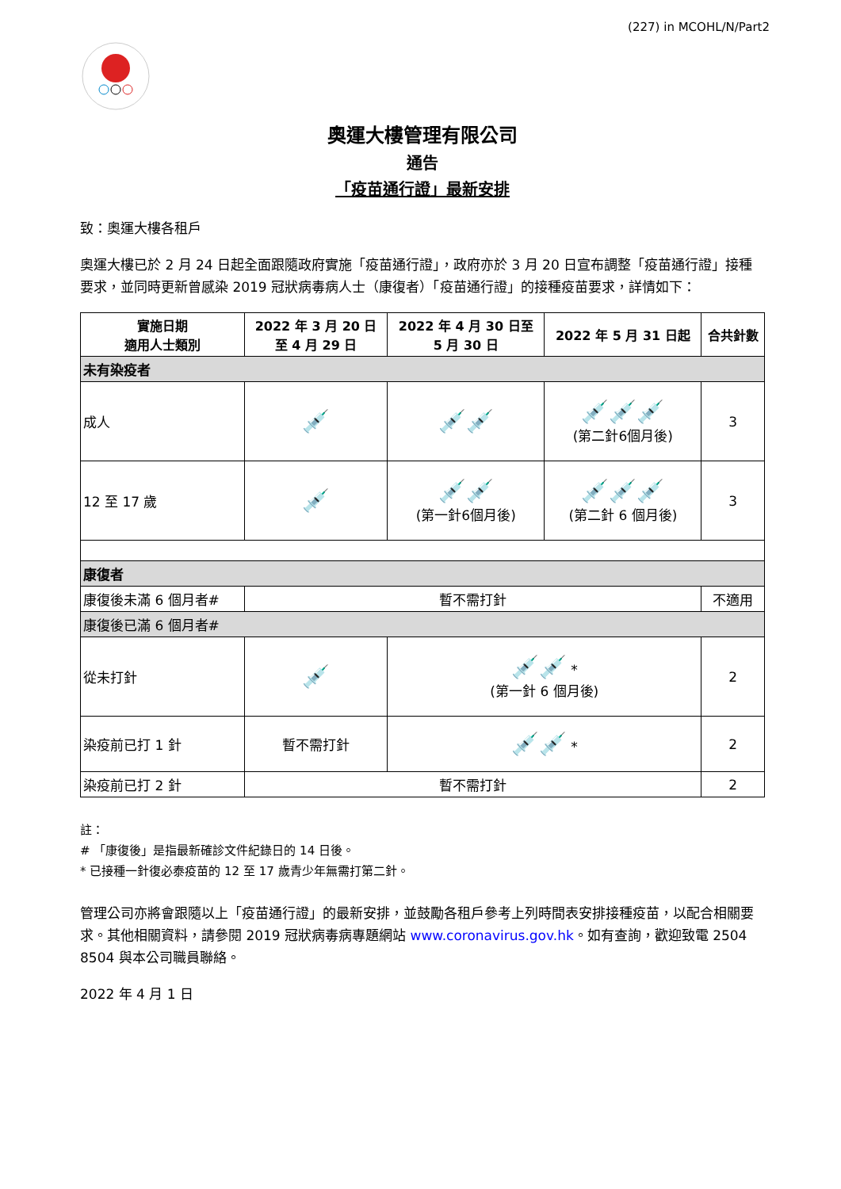(227) in MCOHL/N/Part2
奧運大樓管理有限公司
通告
「疫苗通行證」最新安排
致：奧運大樓各租戶
奧運大樓已於 2 月 24 日起全面跟隨政府實施「疫苗通行證」，政府亦於 3 月 20 日宣布調整「疫苗通行證」接種要求，並同時更新曾感染 2019 冠狀病毒病人士（康復者）「疫苗通行證」的接種疫苗要求，詳情如下：
| 實施日期 適用人士類別 | 2022 年 3 月 20 日 至 4 月 29 日 | 2022 年 4 月 30 日至 5 月 30 日 | 2022 年 5 月 31 日起 | 合共針數 |
| --- | --- | --- | --- | --- |
| 未有染疫者 | | | | |
| 成人 | 💉 | 💉💉 | 💉💉💉 (第二針6個月後) | 3 |
| 12 至 17 歲 | 💉 | 💉💉 (第一針6個月後) | 💉💉💉 (第二針 6 個月後) | 3 |
| 康復者 | | | | |
| 康復後未滿 6 個月者# | 暫不需打針 | | | 不適用 |
| 康復後已滿 6 個月者# | | | | |
| 從未打針 | 💉 | 💉💉 * (第一針 6 個月後) | | 2 |
| 染疫前已打 1 針 | 暫不需打針 | 💉💉 * | | 2 |
| 染疫前已打 2 針 | 暫不需打針 | | | 2 |
註：
# 「康復後」是指最新確診文件紀錄日的 14 日後。
* 已接種一針復必泰疫苗的 12 至 17 歲青少年無需打第二針。
管理公司亦將會跟隨以上「疫苗通行證」的最新安排，並鼓勵各租戶參考上列時間表安排接種疫苗，以配合相關要求。其他相關資料，請參閱 2019 冠狀病毒病專題網站 www.coronavirus.gov.hk。如有查詢，歡迎致電 2504 8504 與本公司職員聯絡。
2022 年 4 月 1 日